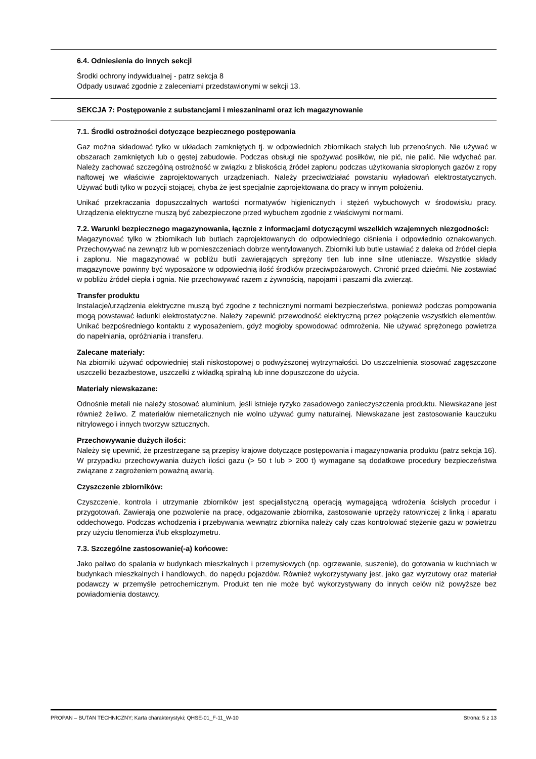6.4. Odniesienia do innych sekcji
Środki ochrony indywidualnej - patrz sekcja 8
Odpady usuwać zgodnie z zaleceniami przedstawionymi w sekcji 13.
SEKCJA 7: Postępowanie z substancjami i mieszaninami oraz ich magazynowanie
7.1. Środki ostrożności dotyczące bezpiecznego postępowania
Gaz można składować tylko w układach zamkniętych tj. w odpowiednich zbiornikach stałych lub przenośnych. Nie używać w obszarach zamkniętych lub o gęstej zabudowie. Podczas obsługi nie spożywać posiłków, nie pić, nie palić. Nie wdychać par. Należy zachować szczególną ostrożność w związku z bliskością źródeł zapłonu podczas użytkowania skroplonych gazów z ropy naftowej we właściwie zaprojektowanych urządzeniach. Należy przeciwdziałać powstaniu wyładowań elektrostatycznych. Używać butli tylko w pozycji stojącej, chyba że jest specjalnie zaprojektowana do pracy w innym położeniu.
Unikać przekraczania dopuszczalnych wartości normatywów higienicznych i stężeń wybuchowych w środowisku pracy. Urządzenia elektryczne muszą być zabezpieczone przed wybuchem zgodnie z właściwymi normami.
7.2. Warunki bezpiecznego magazynowania, łącznie z informacjami dotyczącymi wszelkich wzajemnych niezgodności:
Magazynować tylko w zbiornikach lub butlach zaprojektowanych do odpowiedniego ciśnienia i odpowiednio oznakowanych. Przechowywać na zewnątrz lub w pomieszczeniach dobrze wentylowanych. Zbiorniki lub butle ustawiać z daleka od źródeł ciepła i zapłonu. Nie magazynować w pobliżu butli zawierających sprężony tlen lub inne silne utleniacze. Wszystkie składy magazynowe powinny być wyposażone w odpowiednią ilość środków przeciwpożarowych. Chronić przed dziećmi. Nie zostawiać w pobliżu źródeł ciepła i ognia. Nie przechowywać razem z żywnością, napojami i paszami dla zwierząt.
Transfer produktu
Instalacje/urządzenia elektryczne muszą być zgodne z technicznymi normami bezpieczeństwa, ponieważ podczas pompowania mogą powstawać ładunki elektrostatyczne. Należy zapewnić przewodność elektryczną przez połączenie wszystkich elementów. Unikać bezpośredniego kontaktu z wyposażeniem, gdyż mogłoby spowodować odmrożenia. Nie używać sprężonego powietrza do napełniania, opróżniania i transferu.
Zalecane materiały:
Na zbiorniki używać odpowiedniej stali niskostopowej o podwyższonej wytrzymałości. Do uszczelnienia stosować zagęszczone uszczelki bezazbestowe, uszczelki z wkładką spiralną lub inne dopuszczone do użycia.
Materiały niewskazane:
Odnośnie metali nie należy stosować aluminium, jeśli istnieje ryzyko zasadowego zanieczyszczenia produktu. Niewskazane jest również żeliwo. Z materiałów niemetalicznych nie wolno używać gumy naturalnej. Niewskazane jest zastosowanie kauczuku nitrylowego i innych tworzyw sztucznych.
Przechowywanie dużych ilości:
Należy się upewnić, że przestrzegane są przepisy krajowe dotyczące postępowania i magazynowania produktu (patrz sekcja 16). W przypadku przechowywania dużych ilości gazu (> 50 t lub > 200 t) wymagane są dodatkowe procedury bezpieczeństwa związane z zagrożeniem poważną awarią.
Czyszczenie zbiorników:
Czyszczenie, kontrola i utrzymanie zbiorników jest specjalistyczną operacją wymagającą wdrożenia ścisłych procedur i przygotowań. Zawierają one pozwolenie na pracę, odgazowanie zbiornika, zastosowanie uprzęży ratowniczej z linką i aparatu oddechowego. Podczas wchodzenia i przebywania wewnątrz zbiornika należy cały czas kontrolować stężenie gazu w powietrzu przy użyciu tlenomierza i/lub eksplozymetru.
7.3. Szczególne zastosowanie(-a) końcowe:
Jako paliwo do spalania w budynkach mieszkalnych i przemysłowych (np. ogrzewanie, suszenie), do gotowania w kuchniach w budynkach mieszkalnych i handlowych, do napędu pojazdów. Również wykorzystywany jest, jako gaz wyrzutowy oraz materiał podawczy w przemyśle petrochemicznym. Produkt ten nie może być wykorzystywany do innych celów niż powyższe bez powiadomienia dostawcy.
PROPAN – BUTAN TECHNICZNY; Karta charakterystyki; QHSE-01_F-11_W-10 Strona: 5 z 13